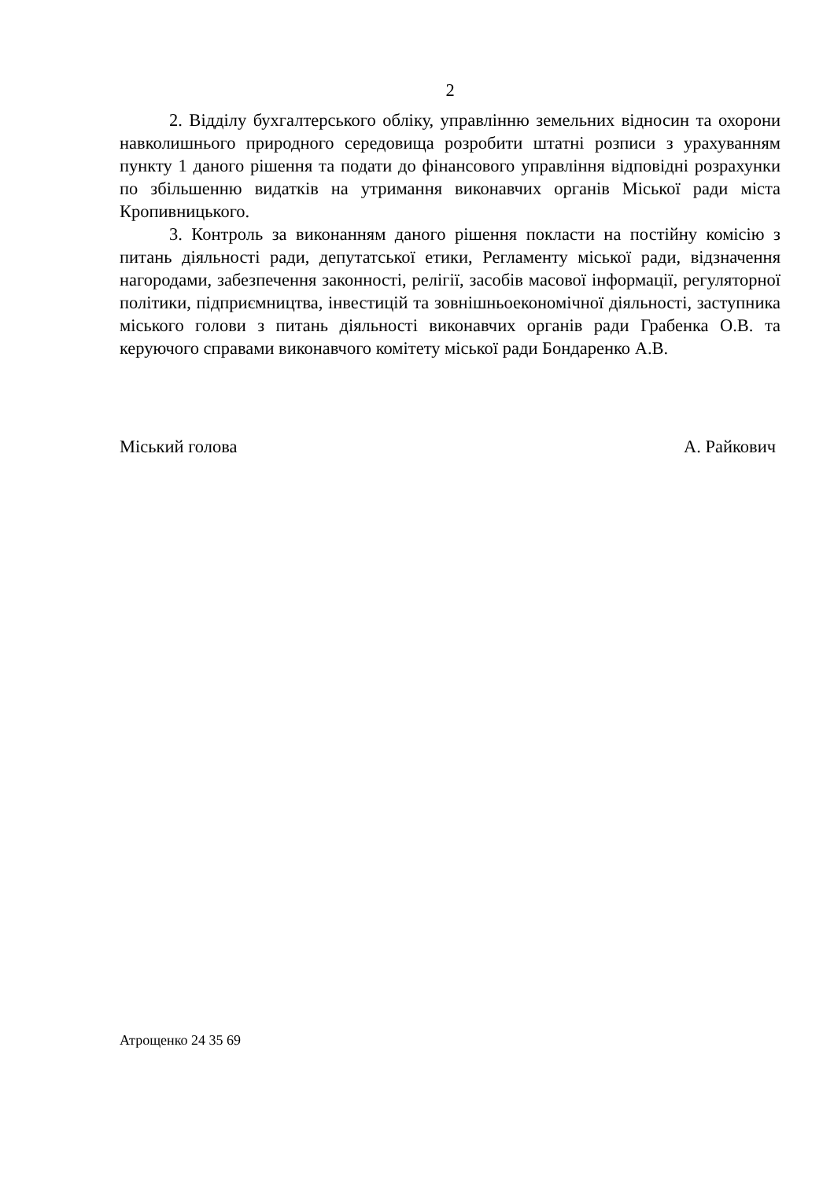2
2. Відділу бухгалтерського обліку, управлінню земельних відносин та охорони навколишнього природного середовища розробити штатні розписи з урахуванням пункту 1 даного рішення та подати до фінансового управління відповідні розрахунки по збільшенню видатків на утримання виконавчих органів Міської ради міста Кропивницького.
3. Контроль за виконанням даного рішення покласти на постійну комісію з питань діяльності ради, депутатської етики, Регламенту міської ради, відзначення нагородами, забезпечення законності, релігії, засобів масової інформації, регуляторної політики, підприємництва, інвестицій та зовнішньоекономічної діяльності, заступника міського голови з питань діяльності виконавчих органів ради Грабенка О.В. та керуючого справами виконавчого комітету міської ради Бондаренко А.В.
Міський голова А. Райкович
Атрощенко 24 35 69